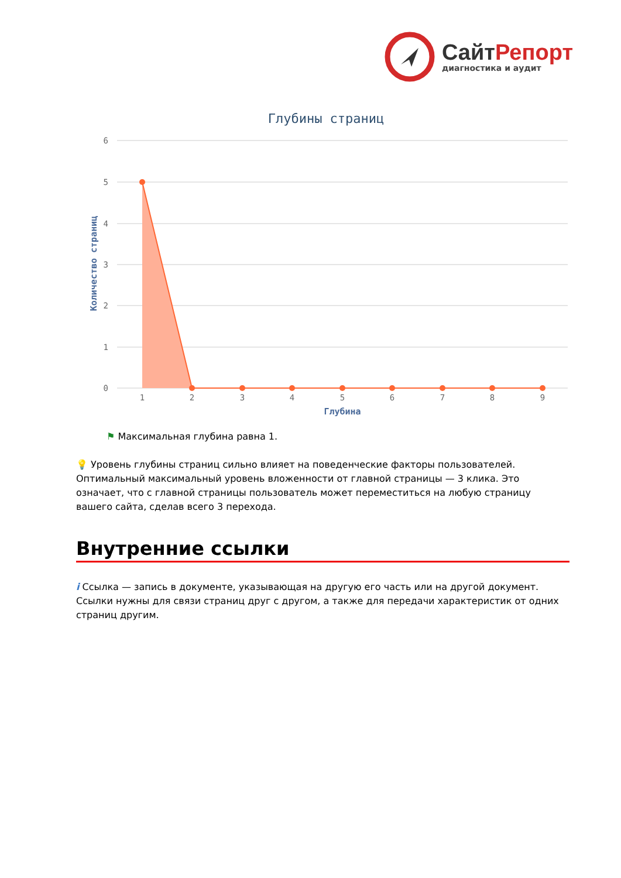СайтРепорт
диагностика и аудит
Глубины страниц
6
5
4
3
2
1
0
Количество страниц
1
2
3
4
5
6
7
8
9
Глубина
⚑ Максимальная глубина равна 1.
💡 Уровень глубины страниц сильно влияет на поведенческие факторы пользователей. Оптимальный максимальный уровень вложенности от главной страницы — 3 клика. Это означает, что с главной страницы пользователь может переместиться на любую страницу вашего сайта, сделав всего 3 перехода.
Внутренние ссылки
i Ссылка — запись в документе, указывающая на другую его часть или на другой документ. Ссылки нужны для связи страниц друг с другом, а также для передачи характеристик от одних страниц другим.